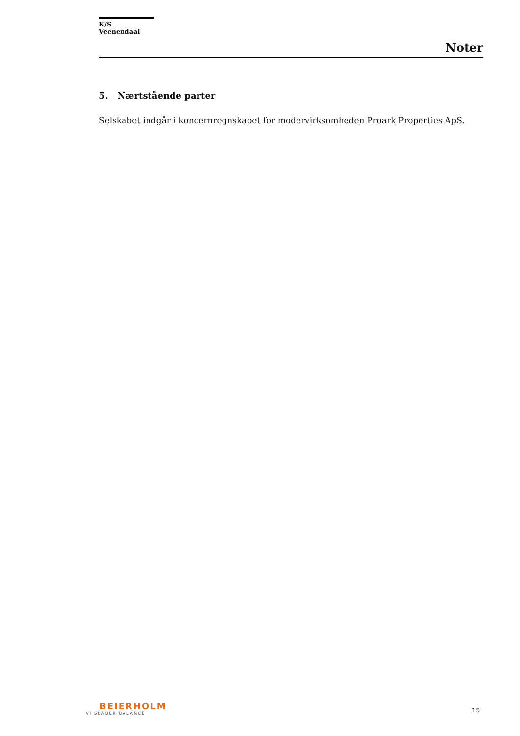K/S Veenendaal
Noter
5. Nærtstående parter
Selskabet indgår i koncernregnskabet for modervirksomheden Proark Properties ApS.
BEIERHOLM
VI SKABER BALANCE
15